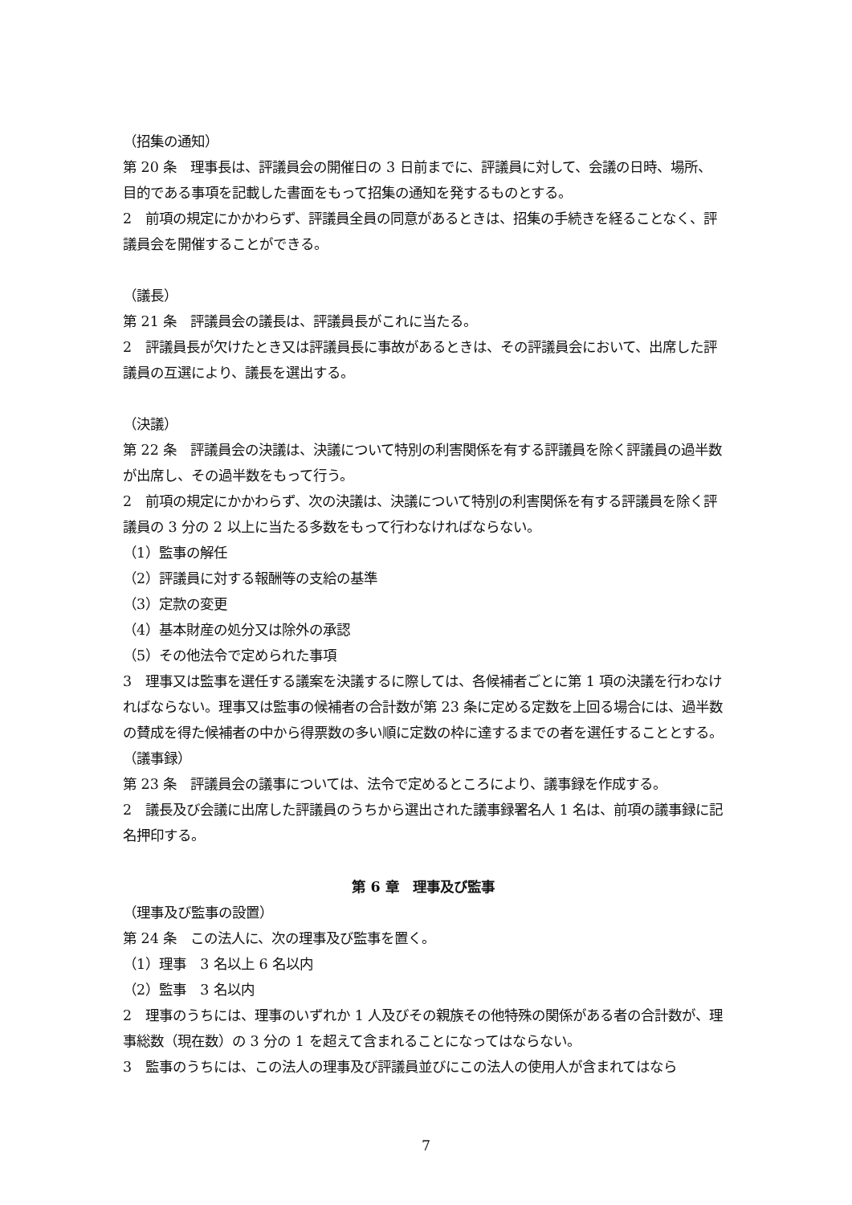（招集の通知）
第 20 条　理事長は、評議員会の開催日の 3 日前までに、評議員に対して、会議の日時、場所、目的である事項を記載した書面をもって招集の通知を発するものとする。
2　前項の規定にかかわらず、評議員全員の同意があるときは、招集の手続きを経ることなく、評議員会を開催することができる。
（議長）
第 21 条　評議員会の議長は、評議員長がこれに当たる。
2　評議員長が欠けたとき又は評議員長に事故があるときは、その評議員会において、出席した評議員の互選により、議長を選出する。
（決議）
第 22 条　評議員会の決議は、決議について特別の利害関係を有する評議員を除く評議員の過半数が出席し、その過半数をもって行う。
2　前項の規定にかかわらず、次の決議は、決議について特別の利害関係を有する評議員を除く評議員の 3 分の 2 以上に当たる多数をもって行わなければならない。
（1）監事の解任
（2）評議員に対する報酬等の支給の基準
（3）定款の変更
（4）基本財産の処分又は除外の承認
（5）その他法令で定められた事項
3　理事又は監事を選任する議案を決議するに際しては、各候補者ごとに第 1 項の決議を行わなければならない。理事又は監事の候補者の合計数が第 23 条に定める定数を上回る場合には、過半数の賛成を得た候補者の中から得票数の多い順に定数の枠に達するまでの者を選任することとする。
（議事録）
第 23 条　評議員会の議事については、法令で定めるところにより、議事録を作成する。
2　議長及び会議に出席した評議員のうちから選出された議事録署名人 1 名は、前項の議事録に記名押印する。
第 6 章　理事及び監事
（理事及び監事の設置）
第 24 条　この法人に、次の理事及び監事を置く。
（1）理事　3 名以上 6 名以内
（2）監事　3 名以内
2　理事のうちには、理事のいずれか 1 人及びその親族その他特殊の関係がある者の合計数が、理事総数（現在数）の 3 分の 1 を超えて含まれることになってはならない。
3　監事のうちには、この法人の理事及び評議員並びにこの法人の使用人が含まれてはなら
7